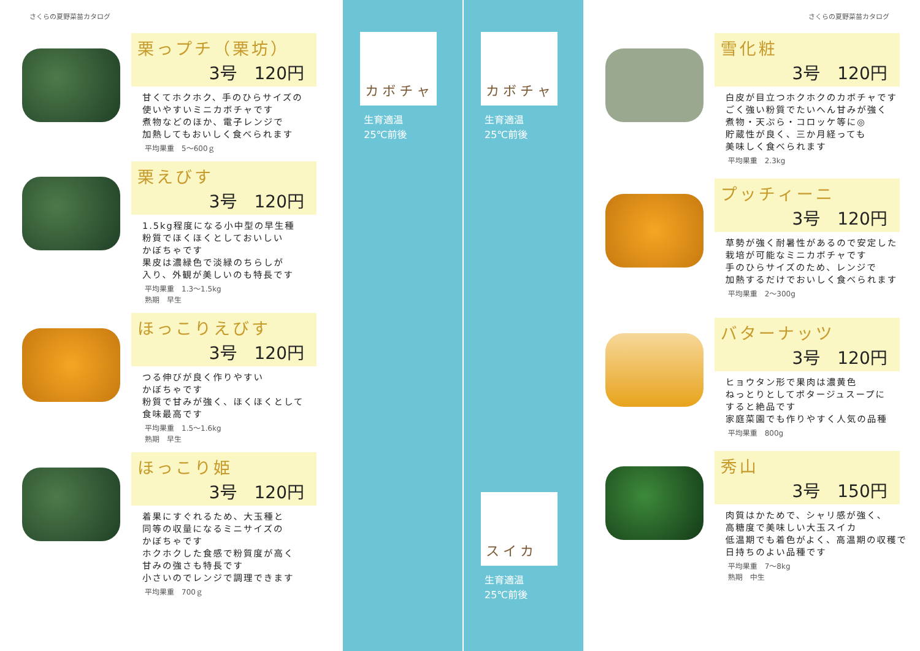さくらの夏野菜苗カタログ
栗っプチ（栗坊）
3号　120円
甘くてホクホク、手のひらサイズの
使いやすいミニカボチャです
煮物などのほか、電子レンジで
加熱してもおいしく食べられます
平均果重　5～600ｇ
栗えびす
3号　120円
1.5kg程度になる小中型の早生種
粉質でほくほくとしておいしい
かぼちゃです
果皮は濃緑色で淡緑のちらしが
入り、外観が美しいのも特長です
平均果重　1.3～1.5kg
熟期　早生
ほっこりえびす
3号　120円
つる伸びが良く作りやすい
かぼちゃです
粉質で甘みが強く、ほくほくとして
食味最高です
平均果重　1.5～1.6kg
熟期　早生
ほっこり姫
3号　120円
着果にすぐれるため、大玉種と
同等の収量になるミニサイズの
かぼちゃです
ホクホクした食感で粉質度が高く
甘みの強さも特長です
小さいのでレンジで調理できます
平均果重　700ｇ
カボチャ
生育適温
25℃前後
カボチャ
生育適温
25℃前後
スイカ
生育適温
25℃前後
さくらの夏野菜苗カタログ
雪化粧
3号　120円
白皮が目立つホクホクのカボチャです
ごく強い粉質でたいへん甘みが強く
煮物・天ぷら・コロッケ等に◎
貯蔵性が良く、三か月経っても
美味しく食べられます
平均果重　2.3kg
プッチィーニ
3号　120円
草勢が強く耐暑性があるので安定した
栽培が可能なミニカボチャです
手のひらサイズのため、レンジで
加熱するだけでおいしく食べられます
平均果重　2～300g
バターナッツ
3号　120円
ヒョウタン形で果肉は濃黄色
ねっとりとしてポタージュスープに
すると絶品です
家庭菜園でも作りやすく人気の品種
平均果重　800g
秀山
3号　150円
肉質はかためで、シャリ感が強く、
高糖度で美味しい大玉スイカ
低温期でも着色がよく、高温期の収穫で
日持ちのよい品種です
平均果重　7～8kg
熟期　中生